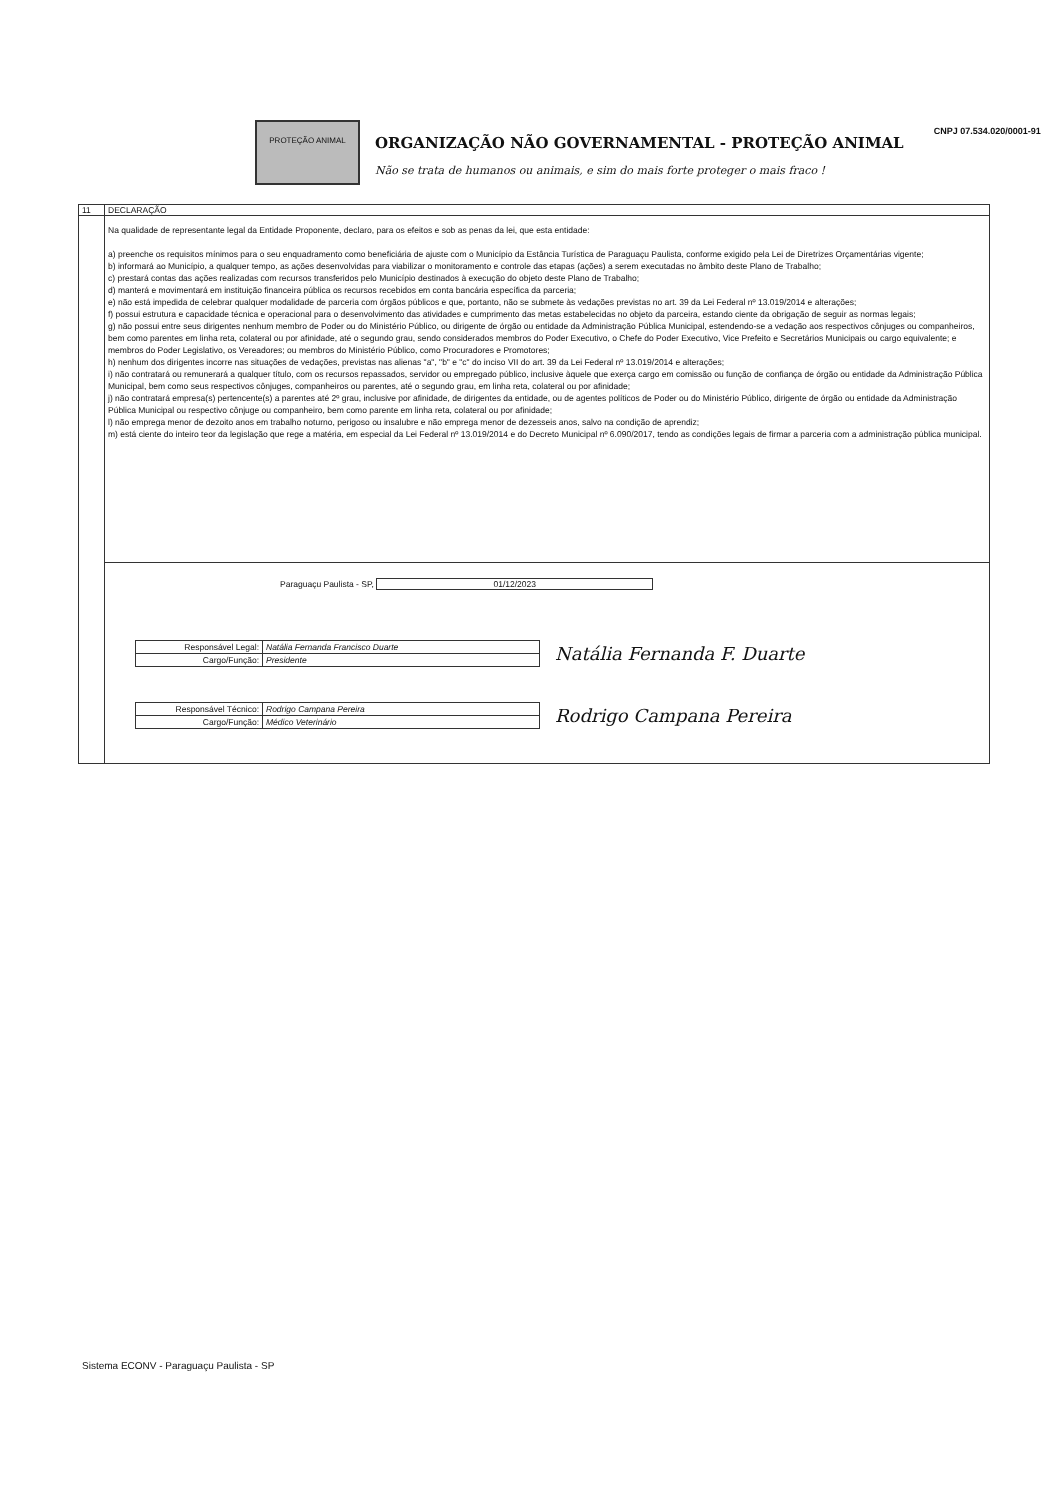PROTEÇÃO ANIMAL
ORGANIZAÇÃO NÃO GOVERNAMENTAL - PROTEÇÃO ANIMAL
Não se trata de humanos ou animais, e sim do mais forte proteger o mais fraco !
CNPJ 07.534.020/0001-91
11 DECLARAÇÃO
Na qualidade de representante legal da Entidade Proponente, declaro, para os efeitos e sob as penas da lei, que esta entidade:
a) preenche os requisitos mínimos para o seu enquadramento como beneficiária de ajuste com o Município da Estância Turística de Paraguaçu Paulista, conforme exigido pela Lei de Diretrizes Orçamentárias vigente;
b) informará ao Município, a qualquer tempo, as ações desenvolvidas para viabilizar o monitoramento e controle das etapas (ações) a serem executadas no âmbito deste Plano de Trabalho;
c) prestará contas das ações realizadas com recursos transferidos pelo Município destinados à execução do objeto deste Plano de Trabalho;
d) manterá e movimentará em instituição financeira pública os recursos recebidos em conta bancária específica da parceria;
e) não está impedida de celebrar qualquer modalidade de parceria com órgãos públicos e que, portanto, não se submete às vedações previstas no art. 39 da Lei Federal nº 13.019/2014 e alterações;
f) possui estrutura e capacidade técnica e operacional para o desenvolvimento das atividades e cumprimento das metas estabelecidas no objeto da parceira, estando ciente da obrigação de seguir as normas legais;
g) não possui entre seus dirigentes nenhum membro de Poder ou do Ministério Público, ou dirigente de órgão ou entidade da Administração Pública Municipal, estendendo-se a vedação aos respectivos cônjuges ou companheiros, bem como parentes em linha reta, colateral ou por afinidade, até o segundo grau, sendo considerados membros do Poder Executivo, o Chefe do Poder Executivo, Vice Prefeito e Secretários Municipais ou cargo equivalente; e membros do Poder Legislativo, os Vereadores; ou membros do Ministério Público, como Procuradores e Promotores;
h) nenhum dos dirigentes incorre nas situações de vedações, previstas nas alienas "a", "b" e "c" do inciso VII do art. 39 da Lei Federal nº 13.019/2014 e alterações;
i) não contratará ou remunerará a qualquer título, com os recursos repassados, servidor ou empregado público, inclusive àquele que exerça cargo em comissão ou função de confiança de órgão ou entidade da Administração Pública Municipal, bem como seus respectivos cônjuges, companheiros ou parentes, até o segundo grau, em linha reta, colateral ou por afinidade;
j) não contratará empresa(s) pertencente(s) a parentes até 2º grau, inclusive por afinidade, de dirigentes da entidade, ou de agentes políticos de Poder ou do Ministério Público, dirigente de órgão ou entidade da Administração Pública Municipal ou respectivo cônjuge ou companheiro, bem como parente em linha reta, colateral ou por afinidade;
l) não emprega menor de dezoito anos em trabalho noturno, perigoso ou insalubre e não emprega menor de dezesseis anos, salvo na condição de aprendiz;
m) está ciente do inteiro teor da legislação que rege a matéria, em especial da Lei Federal nº 13.019/2014 e do Decreto Municipal nº 6.090/2017, tendo as condições legais de firmar a parceria com a administração pública municipal.
Paraguaçu Paulista - SP, 01/12/2023
| Responsável Legal: | Natália Fernanda Francisco Duarte |
| Cargo/Função: | Presidente |
Natália Fernanda F. Duarte
| Responsável Técnico: | Rodrigo Campana Pereira |
| Cargo/Função: | Médico Veterinário |
Rodrigo Campana Pereira
Sistema ECONV - Paraguaçu Paulista - SP